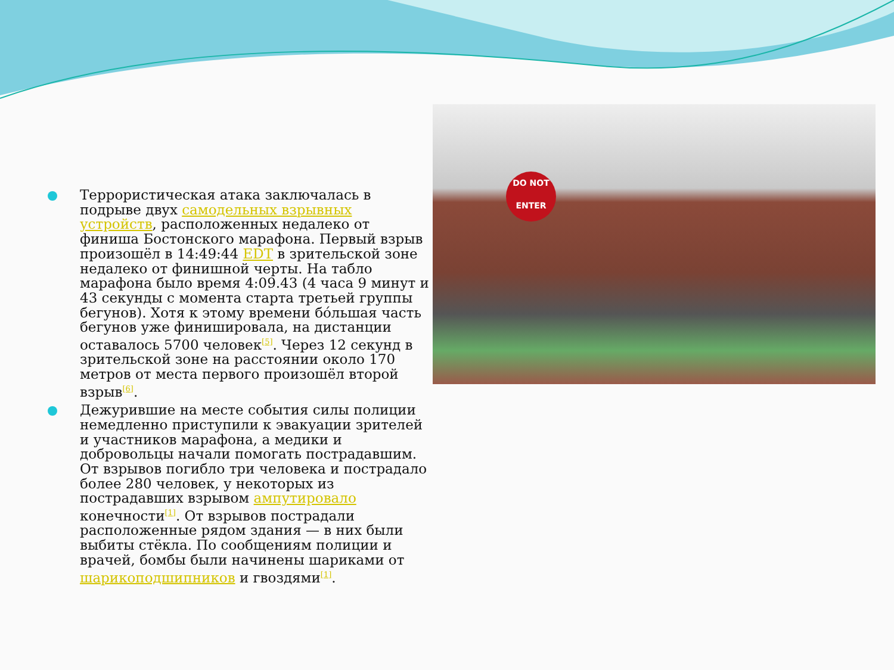Террористическая атака заключалась в подрыве двух самодельных взрывных устройств, расположенных недалеко от финиша Бостонского марафона. Первый взрыв произошёл в 14:49:44 EDT в зрительской зоне недалеко от финишной черты. На табло марафона было время 4:09.43 (4 часа 9 минут и 43 секунды с момента старта третьей группы бегунов). Хотя к этому времени бо́льшая часть бегунов уже финишировала, на дистанции оставалось 5700 человек<sup>[5]</sup>. Через 12 секунд в зрительской зоне на расстоянии около 170 метров от места первого произошёл второй взрыв<sup>[6]</sup>.
Дежурившие на месте события силы полиции немедленно приступили к эвакуации зрителей и участников марафона, а медики и добровольцы начали помогать пострадавшим. От взрывов погибло три человека и пострадало более 280 человек, у некоторых из пострадавших взрывом ампутировало конечности<sup>[1]</sup>. От взрывов пострадали расположенные рядом здания — в них были выбиты стёкла. По сообщениям полиции и врачей, бомбы были начинены шариками от шарикоподшипников и гвоздями<sup>[1]</sup>.
DO NOT
ENTER